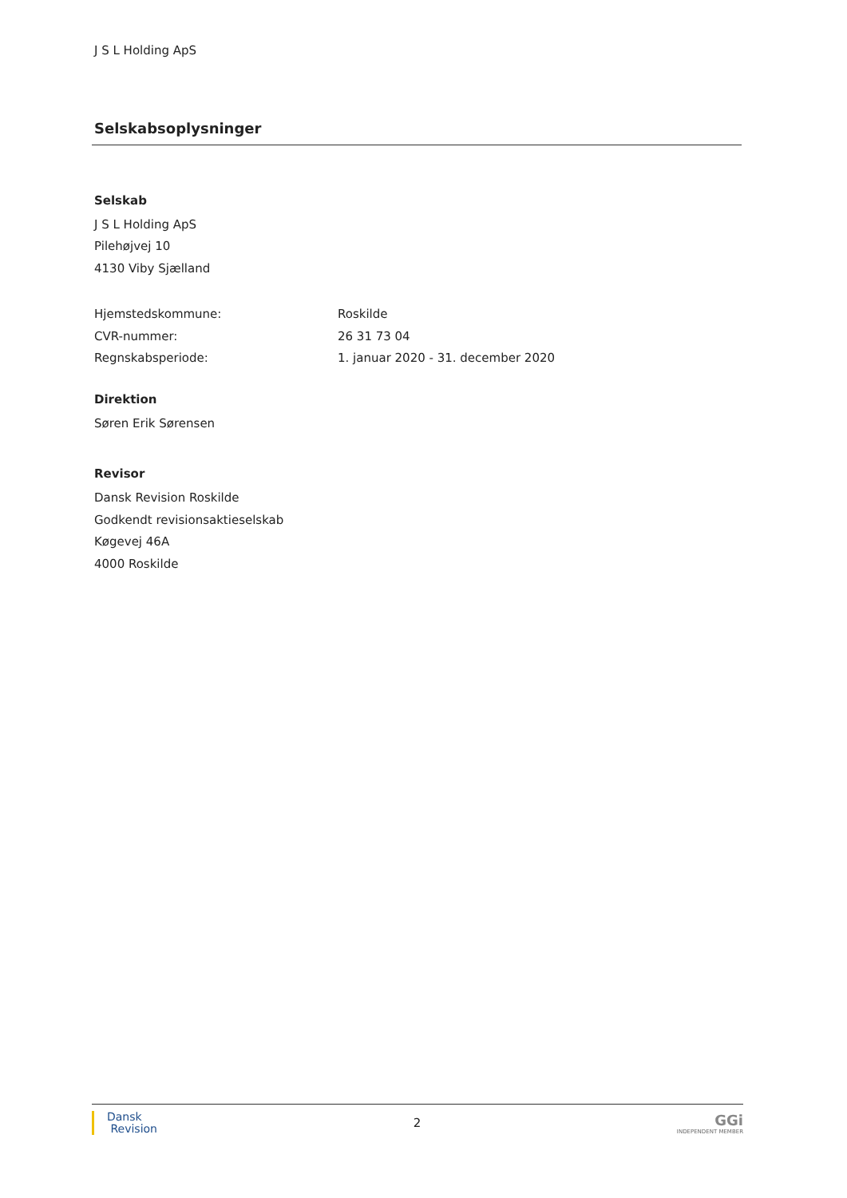J S L Holding ApS
Selskabsoplysninger
Selskab
J S L Holding ApS
Pilehøjvej 10
4130 Viby Sjælland
Hjemstedskommune: Roskilde
CVR-nummer: 26 31 73 04
Regnskabsperiode: 1. januar 2020 - 31. december 2020
Direktion
Søren Erik Sørensen
Revisor
Dansk Revision Roskilde
Godkendt revisionsaktieselskab
Køgevej 46A
4000 Roskilde
Dansk
Revision
2
GGi
INDEPENDENT MEMBER